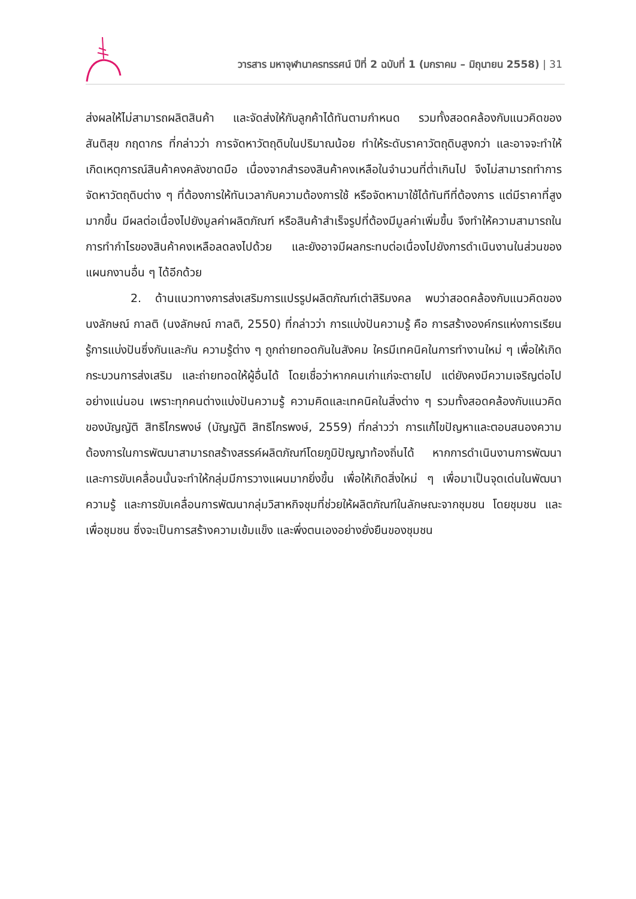วารสาร มหาจุฬานาครทรรศน์ ปีที่ 2 ฉบับที่ 1 (มกราคม – มิถุนายน 2558) | 31
ส่งผลให้ไม่สามารถผลิตสินค้า และจัดส่งให้กับลูกค้าได้ทันตามกำหนด รวมทั้งสอดคล้องกับแนวคิดของสันติสุข กฤดากร ที่กล่าวว่า การจัดหาวัตถุดิบในปริมาณน้อย ทำให้ระดับราคาวัตถุดิบสูงกว่า และอาจจะทำให้เกิดเหตุการณ์สินค้าคงคลังขาดมือ เนื่องจากสำรองสินค้าคงเหลือในจำนวนที่ต่ำเกินไป จึงไม่สามารถทำการจัดหาวัตถุดิบต่าง ๆ ที่ต้องการให้ทันเวลากับความต้องการใช้ หรือจัดหามาใช้ได้ทันทีที่ต้องการ แต่มีราคาที่สูงมากขึ้น มีผลต่อเนื่องไปยังมูลค่าผลิตภัณฑ์ หรือสินค้าสำเร็จรูปที่ต้องมีมูลค่าเพิ่มขึ้น จึงทำให้ความสามารถในการทำกำไรของสินค้าคงเหลือลดลงไปด้วย และยังอาจมีผลกระทบต่อเนื่องไปยังการดำเนินงานในส่วนของแผนกงานอื่น ๆ ได้อีกด้วย
2. ด้านแนวทางการส่งเสริมการแปรรูปผลิตภัณฑ์เต่าสิริมงคล พบว่าสอดคล้องกับแนวคิดของนงลักษณ์ กาลติ (นงลักษณ์ กาลติ, 2550) ที่กล่าวว่า การแบ่งปันความรู้ คือ การสร้างองค์กรแห่งการเรียนรู้การแบ่งปันซึ่งกันและกัน ความรู้ต่าง ๆ ถูกถ่ายทอดกันในสังคม ใครมีเทคนิคในการทำงานใหม่ ๆ เพื่อให้เกิดกระบวนการส่งเสริม และถ่ายทอดให้ผู้อื่นได้ โดยเชื่อว่าหากคนเก่าแก่จะตายไป แต่ยังคงมีความเจริญต่อไปอย่างแน่นอน เพราะทุกคนต่างแบ่งปันความรู้ ความคิดและเทคนิคในสิ่งต่าง ๆ รวมทั้งสอดคล้องกับแนวคิดของบัญญัติ สิทธิไกรพงษ์ (บัญญัติ สิทธิไกรพงษ์, 2559) ที่กล่าวว่า การแก้ไขปัญหาและตอบสนองความต้องการในการพัฒนาสามารถสร้างสรรค์ผลิตภัณฑ์โดยภูมิปัญญาท้องถิ่นได้ หากการดำเนินงานการพัฒนาและการขับเคลื่อนนั้นจะทำให้กลุ่มมีการวางแผนมากยิ่งขึ้น เพื่อให้เกิดสิ่งใหม่ ๆ เพื่อมาเป็นจุดเด่นในพัฒนาความรู้ และการขับเคลื่อนการพัฒนากลุ่มวิสาหกิจชุมที่ช่วยให้ผลิตภัณฑ์ในลักษณะจากชุมชน โดยชุมชน และเพื่อชุมชน ซึ่งจะเป็นการสร้างความเข้มแข็ง และพึ่งตนเองอย่างยั่งยืนของชุมชน